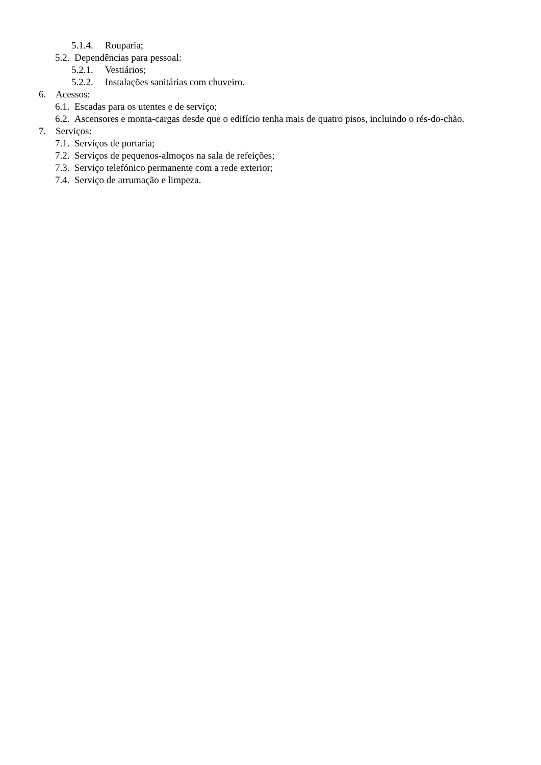5.1.4. Rouparia;
5.2. Dependências para pessoal:
5.2.1. Vestiários;
5.2.2. Instalações sanitárias com chuveiro.
6. Acessos:
6.1. Escadas para os utentes e de serviço;
6.2. Ascensores e monta-cargas desde que o edifício tenha mais de quatro pisos, incluindo o rés-do-chão.
7. Serviços:
7.1. Serviços de portaria;
7.2. Serviços de pequenos-almoços na sala de refeições;
7.3. Serviço telefónico permanente com a rede exterior;
7.4. Serviço de arrumação e limpeza.